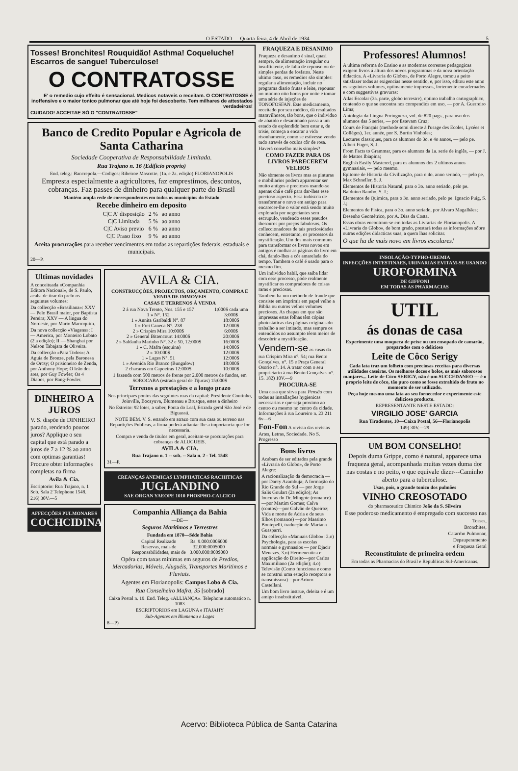O ESTADO — Quarta-feira, 4 de Abril de 1934 5
Tosses! Bronchites! Rouquidão! Asthma! Coqueluche! Escarros de sangue! Tuberculose!
O CONTRATOSSE
E' o remedio cujo effeito é sensacional. Medicos notaveis o receitam. O CONTRATOSSE é inoffensivo e o maior tonico pulmonar que até hoje foi descoberto. Tem milhares de attestados verdadeiros!
CUIDADO! ACCEITAE SÓ O "CONTRATOSSE"
Banco de Credito Popular e Agricola de Santa Catharina
Sociedade Cooperativa de Responsabilidade Limitada.
Rua Trajano n. 16 (Edificio proprio)
End. teleg.: Bancrepola.—Codigos: Ribeiroe Mascotte. (1a. e 2a. edição) FLORIANOPOLIS
Empresta especialmente a agricultores, faz emprestimos, descontos, cobranças. Faz passes de dinheiro para qualquer parte do Brasil
Mantém ampla rede de correspondentes em todos os municipios do Estado
Recebe dinheiro em deposito
| C/C A' disposição | 2 % | ao anno |
| C/C Limitada | 5 % | ao anno |
| C/C Aviso previo | 6 % | ao anno |
| C/C Praso fixo | 9 % | ao anno |
Aceita procurações para receber vencimentos em todas as repartições federais, estaduais e municipais.
20—P.
Ultimas novidades
A conceituada «Companhia Editora Nacional», de S. Paulo, acaba de tirar do prelo os seguintes volumes:
Da collecção «Brasiliana»: XXV — Pelo Brasil maior, por Baptista Pereira; XXV — A lingua do Nordeste, por Mario Marroquim.
Da nova collecção «Viagens»: I — America, por Monteiro Lobato (2.a edição); II — Shanghai por Nelson Tabajara de Oliveira.
Da collecção «Para Todos»: A Aguia de Bronze, pela Baronesa de Orcsy; O prisioneiro de Zenda, por Anthony Hope; O leão dos ares, por Guy Fowler; Os 4 Diabos, por Bang-Fowler.
DINHEIRO A JUROS
V. S. dispõe de DINHEIRO parado, rendendo poucos juros? Applique o seu capital que está parado a juros de 7 a 12 % ao anno com optimas garantias! Procure obter informações completas na firma
Avila & Cia.
Escriptorio: Rua Trajano, n. 1 Sob. Sala 2 Telephone 1548.
216) 30V.—5
AFFECÇÕES PULMONARES
COCHCIDINA
AVILA & CIA.
CONSTRUCÇÕES, PROJECTOS, ORÇAMENTO, COMPRA E VENDA DE IMMOVEIS
CASAS E TERRENOS Á VENDA
| 2 á rua Nova Trento, Nos. 155 e 157 | 1:000$ cada uma |
| 1 » N°. 152 | 3:000$ |
| 1 » Annita Garibaldi N°. 87 | 18:000$ |
| 1 » Frei Caneca N°. 238 | 12:000$ |
| 2 » Crispim Mira 10:000$ | 6:000$ |
| 2 » General Bittencourt 14:000$ | 20:000$ |
| 2 » Saldanha Marinho N°. 32 e 50, 12:000$ | 16:000$ |
| 1 » C. Mafra (esquina) | 14:000$ |
| 2 » 10:000$ | 12:000$ |
| 1 » Lages N°. 51 | 12:000$ |
| 1 » Avenida Rio Branco (Bungalow) | 18:000$ |
| 2 chacaras em Capoeiras 12:000$ | 10:000$ |
1 fazenda com 500 metros de frente por 2.000 metros de fundos, em SOROCABA (estrada geral de Tijucas) 15:000$
Terrenos a prestações e a longo prazo
Nos principaes pontos das seguintes ruas da capital: Presidente Coutinho, Joinville, Bocayuva, Blumenau e Brusque, estes a dinheiro
No Estreito: 92 lotes, a saber, Ponta do Leal, Estrada geral São José e de Biguassú.
NOTE BEM. V. S. estando em atrazo com sua casa ou terreno nas Repartições Publicas, a firma poderá adiantar-lhe a importancia que for necessaria.
Compra e venda de titulos em geral, aceitam-se procurações para cobranças de ALUGUEIS.
AVILA & CIA.
Rua Trajano n. 1 -- sob. -- Sala n. 2 - Tel. 1548
31—P.
CREANÇAS ANEMICAS LYMPHATICAS RACHITICAS
JUGLANDINO
SAE ORGAN YAEOPE 1010 PHOSPHO-CALCICO
Companhia Alliança da Bahia
—DE—
Seguros Maritimos e Terrestres
Fundada em 1870—Séde Bahia
| Capital Realizado | Rs. 9.000:000$000 |
| Reservas, mais de | 32.000:000$000 |
| Responsabilidades, mais de | 3.000.000:000$000 |
Opéra com taxas minimas em seguros de Predios, Mercadorias, Móveis, Aluguéis, Transportes Maritimos e Fluviais.
Agentes em Florianopolis: Campos Lobo & Cia.
Rua Conselheiro Mafra, 35 [sobrado]
Caixa Postal n. 19. End. Teleg. «ALLIANÇA». Telephone automatico n. 1083
ESCRIPTORIOS em LAGUNA e ITAJAHY
Sub-Agentes em Blumenau e Lages
8—P)
FRAQUEZA E DESANIMO
Fraqueza e desanimo é sinal, quasi sempre, de alimentação irregular ou insufficiente, de falta de repouso ou de simples perdas de fosfatos. Neste ultimo caso, os remedios são simples: regular a alimentação, incluir no programa diario frutas e leite, repousar no minimo oito horas por noite e tomar uma série de injeções de TONOFOSFAN. Este medicamento, receitado por seu médico, dá resultados maravilhosos, tão bons, que o individuo de abatido e desanimado passa a um estado de esplendido bem estar e, de trisie, começa a encarar a vida risonhamente, como se estivesse vendo tudo através de oculos côr de rosa.
Haverá conselho mais simples?
COMO FAZER PARA OS LIVROS PARECEREM VELHOS
Não sòmente os livros mas as pinturas e mobiliarios podem apparentar ser muito antigos e preciosos usando-se apenas chá e café para dar-lhes esse precioso aspecto. Essa indústria de transformar o novo em antigo para encarecer-lhe o valor está sendo muito explorada por negociantes sem escrupulo, vendendo esses pseudos thesouros por preços fabulosos. Os colleccionadores de tais preciosidades conhecem, entretanto, os processos da mystificação. Um dos mais communs para transformar os livros novos em antigos é molhar as páginas do livro em chá, dando-lhes a côr amarelada do tempo. Tambem o café é usado para o mesmo fim.
Um individuo habil, que saiba lidar com esse processo, póde realmente mystificar os compradores de coisas raras e preciosas.
Tambem ha um methodo de fraude que consiste em imprimir em papel velho a Biblia ou outros velhos volumes preciosos. As chapas em que são impressas estas folhas têm cópias photostaticas das páginas originals do trabalho a ser imitado, mas sempre os entendidos no assumpto têem meios de descobrir a mystificação.
Vendem-se as casas da rua Crispim Mira n°. 54; rua Bento Gonçalves, n°. 15 e Praça General Osorio n°. 14. A tratar com o seu proprietario á rua Bento Gonçalves n°. 15. 182) 10V.—9
PROCURA-SE
Uma casa que sirva para Pensão com todas as installações hygienicas necessarias e que seja proximo ao centro ou mesmo no centro da cidade. Informações à rua Loureiro n. 23 211 6v—6
Fon-Fon A revista das revistas Artes, Letras, Sociedade. No S. Progresso
Bons livros
Acabam de ser editados pela grande «Livraria do Globo», de Porto Alegre:
A racionalização da democracia — por Darcy Azambuja; A formação do Rio Grande do Sul — por Jorge Salis Goulart (2a edição); As loucuras do Dr. Mingote (romance)—por Martim Gomes; Caíva (contos)—por Galvão de Queiroz; Vida e morte de Adria e de seus filhos (romance) —por Massimo Bontepelli, traducção de Mariana Guasparri.
Da collecção «Manuais Globo»: 2.o) Psychologia, para as escolas normais e gymnasios — por Djacir Menezes. 3.o) Hermeneutica e applicação do Direito—por Carlos Maximiliano (2a edição); 4.o) Televisão (Como funcciona e como se construi uma estação receptora e transmissora)—por Arturo Castellani.
Um bom livro instrue, deleita e é um amigo insubstituivel.
Professores! Alumnos!
A ultima reforma do Ensino e as modernas correntes pedagogicas exigem livros á altura dos novos programmas e da nova orientação didactica. A «Livraria do Globo», de Porto Alegre, tomou a peito satisfazer todas as exigencias nesse sentido, e, por isso, editou este anno os seguintes volumes, optimamente impressos, fortemente encadernados e com suggestivas gravuras:
Atlas Escolar (3a. parte, globo terrestre), optimo trabalho cartographico, contendo o que se encontra nos compendios em uso, — por A. Guerreiro Lima;
Antologia da Lingua Portugueza, vol. de 820 pags., para uso dos alumnos das 5 series, — por Estevam Cruz;
Cours de Français (methode semi directe à l'usage des Ecoles, Lycées et Collèges), 1er. année, por S. Burtin Vinholes;
Lectures classiques, para os alumnos do 3o. e 4o annos, — pelo pe. Albert Fuger, S. J.
From Facts to Grammar, para os alumnos da 1a. serie de inglês, — por J. de Mattos Ibiapina;
English Easily Mastered, para os alumnos dos 2 ultimos annos gymnasiais, — pelo mesmo.
Epitome de Historia da Civilização, para o 4o. anno seriado, — pelo pe. Max Schneller, S. J.
Elementos de Historia Natural, para o 3o. anno seriado, pelo pe. Balduino Rambo, S. J.;
Elementos de Quimica, para o 3o. anno seriado, pelo pe. Ignacio Puig, S. J.;
Elementos de Fisica, para o 3o. anno seriado, por Alvaro Magalhães;
Desenho Geométrico, por A. Dias da Costa.
Essas obras encontram-se em todas as Livrarias de Florianopolis. A «Livraria do Globo», de bom grado, prestará todas as informações sôbre outras edições didacticas suas, a quem lhas solicitar.
O que ha de mais novo em livros escolares!
INSOLAÇÃO-TYPHO-UREMIA
INFECÇÕES INTESTINAES, URINARIAS EVITAM-SE USANDO
UROFORMINA
DE GIFFONI
EM TODAS AS PHARMACIAS
UTIL
ás donas de casa
Experimente uma moqueca de peixe ou um ensopado de camarão, preparados com o delicioso
Leite de Côco Serigy
Cada lata traz um folheto com preciosas receitas para diversas utilidades caseiras. Os melhores doces e bolos, os mais saborosos manjares... Leite de Côco SERIGY, não é um SUCCEDANEO — é o proprio leite de côco, tão puro como se fosse extrahido do fruto no momento de ser utilizado.
Peça hoje mesmo uma lata ao seu fornecedor e experimente este delicioso producto.
REPRESENTANTE NESTE ESTADO:
VIRGILIO JOSE' GARCIA
Rua Tiradentes, 10—Caixa Postal, 56—Florianopolis
149) 30V.—29
UM BOM CONSELHO!
Depois duma Grippe, como é natural, apparece uma fraqueza geral, acompanhada muitas vezes duma dor nas costas e no peito, o que equivale dizer---Caminho aberto para a tuberculose.
Usae, pois, o grande tonico dos pulmões
VINHO CREOSOTADO
do pharmaceutico Chimico João da S. Silveira
Esse poderoso medicamento é empregado com successo nas
Tosses,
Bronchites,
Catarrho Pulmonar,
Depauperamento
e Fraqueza Geral
Reconstituinte de primeira ordem
Em todas as Pharmacias do Brasil e Republicas Sul-Americanas.
Acervo: Biblioteca Pública de Santa Catarina